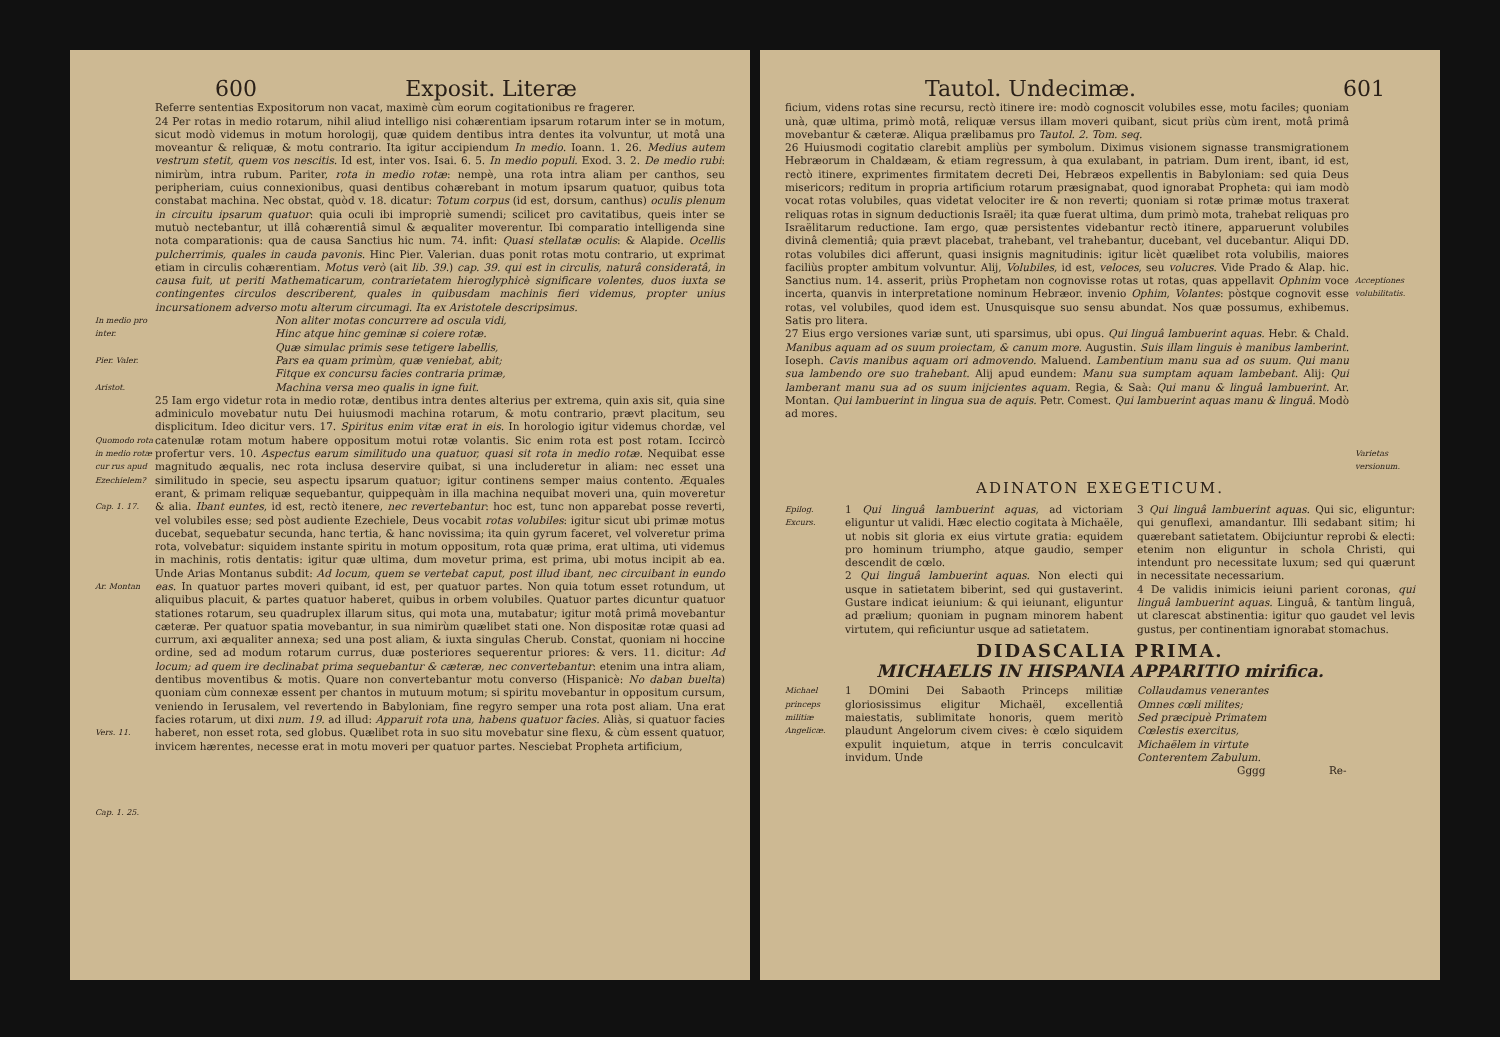600 Exposit. Literæ
Referre sententias Expositorum non vacat, maximè cùm eorum cogitationibus re fragerer.
24 Per rotas in medio rotarum, nihil aliud intelligo nisi cohærentiam ipsarum rotarum inter se in motum, sicut modò videmus in motum horologij, quæ quidem dentibus intra dentes ita volvuntur, ut motâ una moveantur & reliquæ, & motu contrario. Ita igitur accipiendum In medio. Ioann. 1. 26. Medius autem vestrum stetit, quem vos nescitis. Id est, inter vos. Isai. 6. 5. In medio populi. Exod. 3. 2. De medio rubi: nimirùm, intra rubum. Pariter, rota in medio rotæ: nempè, una rota intra aliam per canthos, seu peripheriam, cuius connexionibus, quasi dentibus cohærebant in motum ipsarum quatuor, quibus tota constabat machina. Nec obstat, quòd v. 18. dicatur: Totum corpus (id est, dorsum, canthus) oculis plenum in circuitu ipsarum quatuor: quia oculi ibi impropriè sumendi; scilicet pro cavitatibus, queis inter se mutuò nectebantur, ut illâ cohærentiâ simul & æqualiter moverentur. Ibi comparatio intelligenda sine nota comparationis: qua de causa Sanctius hic num. 74. infit: Quasi stellatæ oculis: & Alapide. Ocellis pulcherrimis, quales in cauda pavonis. Hinc Pier. Valerian. duas ponit rotas motu contrario, ut exprimat etiam in circulis cohærentiam. Motus verò (ait lib. 39.) cap. 39. qui est in circulis, naturâ consideratâ, in causa fuit, ut periti Mathematicarum, contrarietatem hieroglyphicè significare volentes, duos iuxta se contingentes circulos describerent, quales in quibusdam machinis fieri videmus, propter unius incursationem adverso motu alterum circumagi. Ita ex Aristotele descripsimus.
In medio pro inter.
Pier. Valer.
Aristot.
Non aliter motas concurrere ad oscula vidi,
Hinc atque hinc geminæ si coiere rotæ.
Quæ simulac primis sese tetigere labellis,
Pars ea quam primùm, quæ veniebat, abit;
Fitque ex concursu facies contraria primæ,
Machina versa meo qualis in igne fuit.
Quomodo rota in medio rotæ cur rus apud Ezechielem?
Cap. 1. 17.
Ar. Montan
Vers. 11.
Cap. 1. 25.
25 Iam ergo videtur rota in medio rotæ, dentibus intra dentes alterius per extrema, quin axis sit, quia sine adminiculo movebatur nutu Dei huiusmodi machina rotarum, & motu contrario, prævt placitum, seu displicitum. Ideo dicitur vers. 17. Spiritus enim vitæ erat in eis. In horologio igitur videmus chordæ, vel catenulæ rotam motum habere oppositum motui rotæ volantis. Sic enim rota est post rotam. Iccircò profertur vers. 10. Aspectus earum similitudo una quatuor, quasi sit rota in medio rotæ. Nequibat esse magnitudo æqualis, nec rota inclusa deservire quibat, si una includeretur in aliam: nec esset una similitudo in specie, seu aspectu ipsarum quatuor; igitur continens semper maius contento. Æquales erant, & primam reliquæ sequebantur, quippequàm in illa machina nequibat moveri una, quin moveretur & alia. Ibant euntes, id est, rectò itenere, nec revertebantur: hoc est, tunc non apparebat posse reverti, vel volubiles esse; sed pòst audiente Ezechiele, Deus vocabit rotas volubiles: igitur sicut ubi primæ motus ducebat, sequebatur secunda, hanc tertia, & hanc novissima; ita quin gyrum faceret, vel volveretur prima rota, volvebatur: siquidem instante spiritu in motum oppositum, rota quæ prima, erat ultima, uti videmus in machinis, rotis dentatis: igitur quæ ultima, dum movetur prima, est prima, ubi motus incipit ab ea. Unde Arias Montanus subdit: Ad locum, quem se vertebat caput, post illud ibant, nec circuibant in eundo eas. In quatuor partes moveri quibant, id est, per quatuor partes. Non quia totum esset rotundum, ut aliquibus placuit, & partes quatuor haberet, quibus in orbem volubiles. Quatuor partes dicuntur quatuor stationes rotarum, seu quadruplex illarum situs, qui mota una, mutabatur; igitur motâ primâ movebantur cæteræ. Per quatuor spatia movebantur, in sua nimirùm quælibet stati one. Non dispositæ rotæ quasi ad currum, axi æqualiter annexa; sed una post aliam, & iuxta singulas Cherub. Constat, quoniam ni hoccine ordine, sed ad modum rotarum currus, duæ posteriores sequerentur priores: & vers. 11. dicitur: Ad locum; ad quem ire declinabat prima sequebantur & cæteræ, nec convertebantur: etenim una intra aliam, dentibus moventibus & motis. Quare non convertebantur motu converso (Hispanicè: No daban buelta) quoniam cùm connexæ essent per chantos in mutuum motum; si spiritu movebantur in oppositum cursum, veniendo in Ierusalem, vel revertendo in Babyloniam, fine regyro semper una rota post aliam. Una erat facies rotarum, ut dixi num. 19. ad illud: Apparuit rota una, habens quatuor facies. Aliàs, si quatuor facies haberet, non esset rota, sed globus. Quælibet rota in suo situ movebatur sine flexu, & cùm essent quatuor, invicem hærentes, necesse erat in motu moveri per quatuor partes. Nesciebat Propheta artificium,
Tautol. Undecimæ. 601
ficium, videns rotas sine recursu, rectò itinere ire: modò cognoscit volubiles esse, motu faciles; quoniam unà, quæ ultima, primò motâ, reliquæ versus illam moveri quibant, sicut priùs cùm irent, motâ primâ movebantur & cæteræ. Aliqua prælibamus pro Tautol. 2. Tom. seq.
26 Huiusmodi cogitatio clarebit ampliùs per symbolum. Diximus visionem signasse transmigrationem Hebræorum in Chaldæam, & etiam regressum, à qua exulabant, in patriam. Dum irent, ibant, id est, rectò itinere, exprimentes firmitatem decreti Dei, Hebræos expellentis in Babyloniam: sed quia Deus misericors; reditum in propria artificium rotarum præsignabat, quod ignorabat Propheta: qui iam modò vocat rotas volubiles, quas videtat velociter ire & non reverti; quoniam si rotæ primæ motus traxerat reliquas rotas in signum deductionis Israël; ita quæ fuerat ultima, dum primò mota, trahebat reliquas pro Israëlitarum reductione. Iam ergo, quæ persistentes videbantur rectò itinere, apparuerunt volubiles divinâ clementiâ; quia prævt placebat, trahebant, vel trahebantur, ducebant, vel ducebantur. Aliqui DD. rotas volubiles dici afferunt, quasi insignis magnitudinis: igitur licèt quælibet rota volubilis, maiores faciliùs propter ambitum volvuntur. Alij, Volubiles, id est, veloces, seu volucres. Vide Prado & Alap. hic. Sanctius num. 14. asserit, priùs Prophetam non cognovisse rotas ut rotas, quas appellavit Ophnim voce incerta, quanvis in interpretatione nominum Hebræor. invenio Ophim, Volantes: pòstque cognovit esse rotas, vel volubiles, quod idem est. Unusquisque suo sensu abundat. Nos quæ possumus, exhibemus. Satis pro litera.
27 Eius ergo versiones variæ sunt, uti sparsimus, ubi opus. Qui linguâ lambuerint aquas. Hebr. & Chald. Manibus aquam ad os suum proiectam, & canum more. Augustin. Suis illam linguis è manibus lamberint. Ioseph. Cavis manibus aquam ori admovendo. Maluend. Lambentium manu sua ad os suum. Qui manu sua lambendo ore suo trahebant. Alij apud eundem: Manu sua sumptam aquam lambebant. Alij: Qui lamberant manu sua ad os suum inijcientes aquam. Regia, & Saà: Qui manu & linguâ lambuerint. Ar. Montan. Qui lambuerint in lingua sua de aquis. Petr. Comest. Qui lambuerint aquas manu & linguâ. Modò ad mores.
Acceptiones volubilitatis.
Varietas versionum.
ADINATON EXEGETICUM.
Epilog. Excurs.
1 Qui linguâ lambuerint aquas, ad victoriam eliguntur ut validi. Hæc electio cogitata à Michaële, ut nobis sit gloria ex eius virtute gratia: equidem pro homi­num triumpho, atque gaudio, semper descendit de cœlo.
2 Qui linguâ lambuerint aquas. Non electi qui usque in satietatem biberint, sed qui gustaverint. Gustare indicat ieiunium: & qui ieiunant, eliguntur ad prælium; quoniam in pugnam minorem habent virtutem, qui reficiuntur usque ad satietatem.
3 Qui linguâ lambuerint aquas. Qui sic, eliguntur: qui genuflexi, amandantur. Illi sedabant sitim; hi quærebant satietatem. Obijciuntur reprobi & electi: etenim non eliguntur in schola Christi, qui intendunt pro necessitate luxum; sed qui quærunt in necessitate necessarium.
4 De validis inimicis ieiuni parient coronas, qui linguâ lambuerint aquas. Linguâ, & tantùm linguâ, ut clarescat abstinentia: igitur quo gaudet vel levis gustus, per continentiam ignorabat stomachus.
DIDASCALIA PRIMA.
MICHAELIS IN HISPANIA APPARITIO mirifica.
Michael princeps militiæ Angelicæ.
1 DOmini Dei Sabaoth Princeps militiæ gloriosissimus eligitur Michaël, excellentiâ maiestatis, sublimitate honoris, quem meritò plaudunt Angelorum civem cives: è cœlo siquidem expulit inquietum, atque in terris conculcavit invidum. Unde
Collaudamus venerantes
Omnes cœli milites;
Sed præcipuè Primatem
Cœlestis exercitus,
Michaëlem in virtute
Conterentem Zabulum.
Gggg Re-